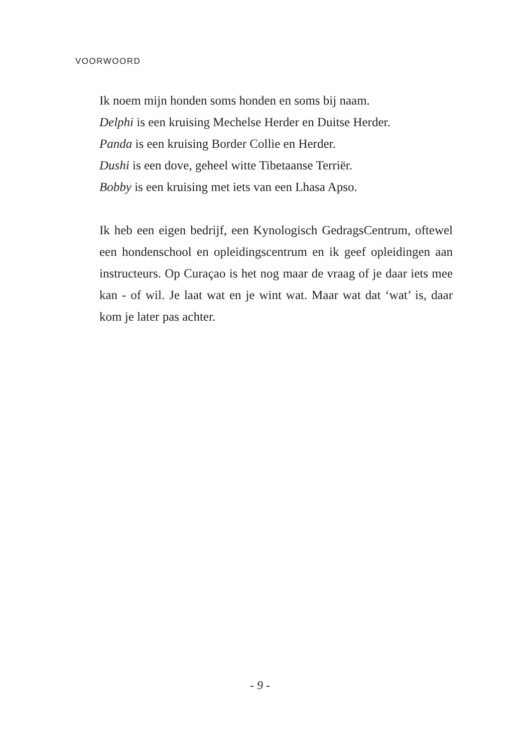VOORWOORD
Ik noem mijn honden soms honden en soms bij naam.
Delphi is een kruising Mechelse Herder en Duitse Herder.
Panda is een kruising Border Collie en Herder.
Dushi is een dove, geheel witte Tibetaanse Terriër.
Bobby is een kruising met iets van een Lhasa Apso.
Ik heb een eigen bedrijf, een Kynologisch GedragsCentrum, oftewel een hondenschool en opleidingscentrum en ik geef opleidingen aan instructeurs. Op Curaçao is het nog maar de vraag of je daar iets mee kan - of wil. Je laat wat en je wint wat. Maar wat dat ‘wat’ is, daar kom je later pas achter.
- 9 -